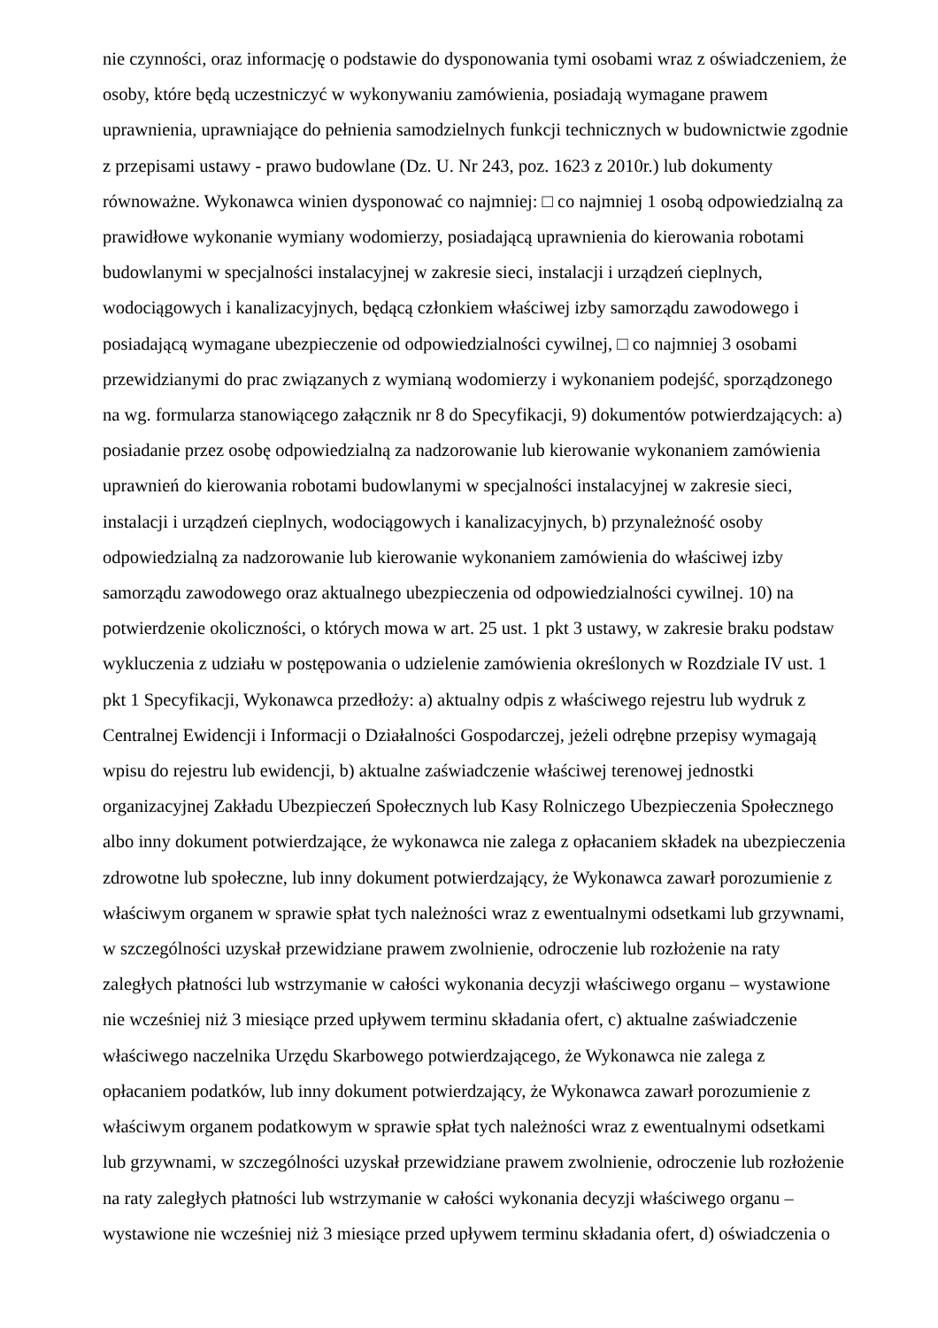nie czynności, oraz informację o podstawie do dysponowania tymi osobami wraz z oświadczeniem, że
osoby, które będą uczestniczyć w wykonywaniu zamówienia, posiadają wymagane prawem
uprawnienia, uprawniające do pełnienia samodzielnych funkcji technicznych w budownictwie zgodnie
z przepisami ustawy - prawo budowlane (Dz. U. Nr 243, poz. 1623 z 2010r.) lub dokumenty
równoważne. Wykonawca winien dysponować co najmniej: □ co najmniej 1 osobą odpowiedzialną za
prawidłowe wykonanie wymiany wodomierzy, posiadającą uprawnienia do kierowania robotami
budowlanymi w specjalności instalacyjnej w zakresie sieci, instalacji i urządzeń cieplnych,
wodociągowych i kanalizacyjnych, będącą członkiem właściwej izby samorządu zawodowego i
posiadającą wymagane ubezpieczenie od odpowiedzialności cywilnej, □ co najmniej 3 osobami
przewidzianymi do prac związanych z wymianą wodomierzy i wykonaniem podejść, sporządzonego
na wg. formularza stanowiącego załącznik nr 8 do Specyfikacji, 9) dokumentów potwierdzających: a)
posiadanie przez osobę odpowiedzialną za nadzorowanie lub kierowanie wykonaniem zamówienia
uprawnień do kierowania robotami budowlanymi w specjalności instalacyjnej w zakresie sieci,
instalacji i urządzeń cieplnych, wodociągowych i kanalizacyjnych, b) przynależność osoby
odpowiedzialną za nadzorowanie lub kierowanie wykonaniem zamówienia do właściwej izby
samorządu zawodowego oraz aktualnego ubezpieczenia od odpowiedzialności cywilnej. 10) na
potwierdzenie okoliczności, o których mowa w art. 25 ust. 1 pkt 3 ustawy, w zakresie braku podstaw
wykluczenia z udziału w postępowania o udzielenie zamówienia określonych w Rozdziale IV ust. 1
pkt 1 Specyfikacji, Wykonawca przedłoży: a) aktualny odpis z właściwego rejestru lub wydruk z
Centralnej Ewidencji i Informacji o Działalności Gospodarczej, jeżeli odrębne przepisy wymagają
wpisu do rejestru lub ewidencji, b) aktualne zaświadczenie właściwej terenowej jednostki
organizacyjnej Zakładu Ubezpieczeń Społecznych lub Kasy Rolniczego Ubezpieczenia Społecznego
albo inny dokument potwierdzające, że wykonawca nie zalega z opłacaniem składek na ubezpieczenia
zdrowotne lub społeczne, lub inny dokument potwierdzający, że Wykonawca zawarł porozumienie z
właściwym organem w sprawie spłat tych należności wraz z ewentualnymi odsetkami lub grzywnami,
w szczególności uzyskał przewidziane prawem zwolnienie, odroczenie lub rozłożenie na raty
zaległych płatności lub wstrzymanie w całości wykonania decyzji właściwego organu – wystawione
nie wcześniej niż 3 miesiące przed upływem terminu składania ofert, c) aktualne zaświadczenie
właściwego naczelnika Urzędu Skarbowego potwierdzającego, że Wykonawca nie zalega z
opłacaniem podatków, lub inny dokument potwierdzający, że Wykonawca zawarł porozumienie z
właściwym organem podatkowym w sprawie spłat tych należności wraz z ewentualnymi odsetkami
lub grzywnami, w szczególności uzyskał przewidziane prawem zwolnienie, odroczenie lub rozłożenie
na raty zaległych płatności lub wstrzymanie w całości wykonania decyzji właściwego organu –
wystawione nie wcześniej niż 3 miesiące przed upływem terminu składania ofert, d) oświadczenia o